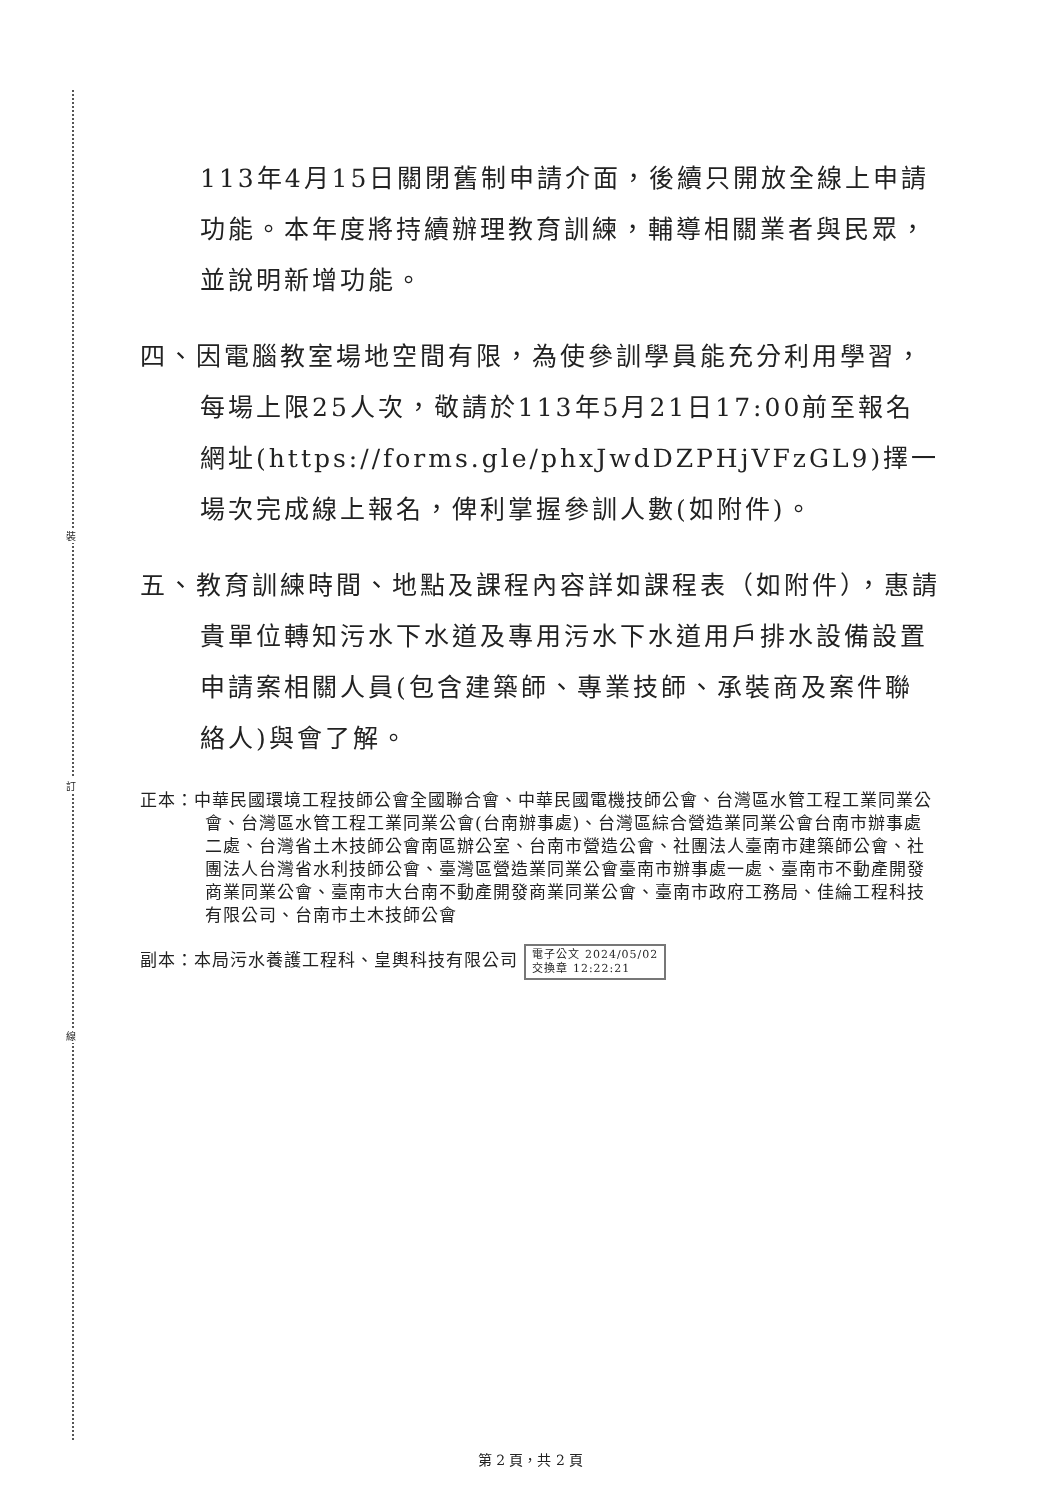裝
訂
線
113年4月15日關閉舊制申請介面，後續只開放全線上申請功能。本年度將持續辦理教育訓練，輔導相關業者與民眾，並說明新增功能。
四、因電腦教室場地空間有限，為使參訓學員能充分利用學習，每場上限25人次，敬請於113年5月21日17:00前至報名網址(https://forms.gle/phxJwdDZPHjVFzGL9)擇一場次完成線上報名，俾利掌握參訓人數(如附件)。
五、教育訓練時間、地點及課程內容詳如課程表（如附件），惠請貴單位轉知污水下水道及專用污水下水道用戶排水設備設置申請案相關人員(包含建築師、專業技師、承裝商及案件聯絡人)與會了解。
正本：中華民國環境工程技師公會全國聯合會、中華民國電機技師公會、台灣區水管工程工業同業公會、台灣區水管工程工業同業公會(台南辦事處)、台灣區綜合營造業同業公會台南市辦事處二處、台灣省土木技師公會南區辦公室、台南市營造公會、社團法人臺南市建築師公會、社團法人台灣省水利技師公會、臺灣區營造業同業公會臺南市辦事處一處、臺南市不動產開發商業同業公會、臺南市大台南不動產開發商業同業公會、臺南市政府工務局、佳綸工程科技有限公司、台南市土木技師公會
副本：本局污水養護工程科、皇輿科技有限公司 電子公文 2024/05/02
交換章 12:22:21
第 2 頁，共 2 頁